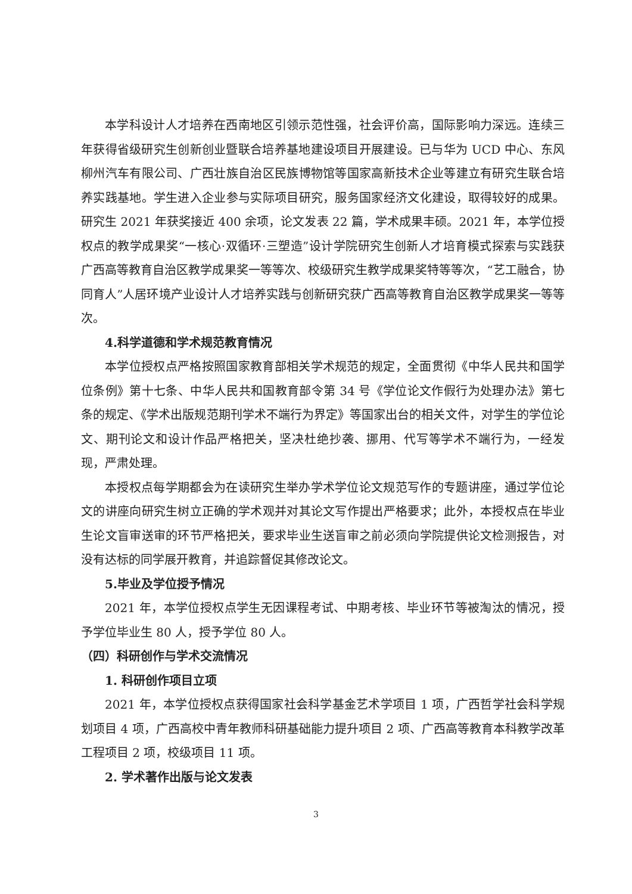本学科设计人才培养在西南地区引领示范性强，社会评价高，国际影响力深远。连续三年获得省级研究生创新创业暨联合培养基地建设项目开展建设。已与华为 UCD 中心、东风柳州汽车有限公司、广西壮族自治区民族博物馆等国家高新技术企业等建立有研究生联合培养实践基地。学生进入企业参与实际项目研究，服务国家经济文化建设，取得较好的成果。研究生 2021 年获奖接近 400 余项，论文发表 22 篇，学术成果丰硕。2021 年，本学位授权点的教学成果奖“一核心·双循环·三塑造”设计学院研究生创新人才培育模式探索与实践获广西高等教育自治区教学成果奖一等等次、校级研究生教学成果奖特等等次，“艺工融合，协同育人”人居环境产业设计人才培养实践与创新研究获广西高等教育自治区教学成果奖一等等次。
4.科学道德和学术规范教育情况
本学位授权点严格按照国家教育部相关学术规范的规定，全面贯彻《中华人民共和国学位条例》第十七条、中华人民共和国教育部令第 34 号《学位论文作假行为处理办法》第七条的规定、《学术出版规范期刊学术不端行为界定》等国家出台的相关文件，对学生的学位论文、期刊论文和设计作品严格把关，坚决杜绝抄袭、挪用、代写等学术不端行为，一经发现，严肃处理。
本授权点每学期都会为在读研究生举办学术学位论文规范写作的专题讲座，通过学位论文的讲座向研究生树立正确的学术观并对其论文写作提出严格要求；此外，本授权点在毕业生论文盲审送审的环节严格把关，要求毕业生送盲审之前必须向学院提供论文检测报告，对没有达标的同学展开教育，并追踪督促其修改论文。
5.毕业及学位授予情况
2021 年，本学位授权点学生无因课程考试、中期考核、毕业环节等被淘汰的情况，授予学位毕业生 80 人，授予学位 80 人。
（四）科研创作与学术交流情况
1. 科研创作项目立项
2021 年，本学位授权点获得国家社会科学基金艺术学项目 1 项，广西哲学社会科学规划项目 4 项，广西高校中青年教师科研基础能力提升项目 2 项、广西高等教育本科教学改革工程项目 2 项，校级项目 11 项。
2. 学术著作出版与论文发表
3